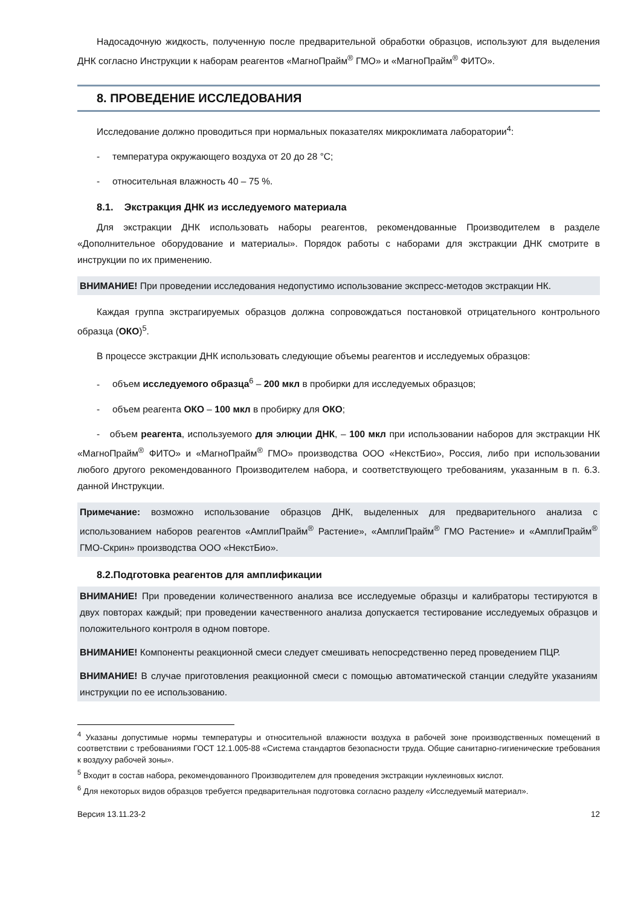Надосадочную жидкость, полученную после предварительной обработки образцов, используют для выделения ДНК согласно Инструкции к наборам реагентов «МагноПрайм<sup>®</sup> ГМО» и «МагноПрайм<sup>®</sup> ФИТО».
8. ПРОВЕДЕНИЕ ИССЛЕДОВАНИЯ
Исследование должно проводиться при нормальных показателях микроклимата лаборатории<sup>4</sup>:
- температура окружающего воздуха от 20 до 28 °С;
- относительная влажность 40 – 75 %.
8.1. Экстракция ДНК из исследуемого материала
Для экстракции ДНК использовать наборы реагентов, рекомендованные Производителем в разделе «Дополнительное оборудование и материалы». Порядок работы с наборами для экстракции ДНК смотрите в инструкции по их применению.
ВНИМАНИЕ! При проведении исследования недопустимо использование экспресс-методов экстракции НК.
Каждая группа экстрагируемых образцов должна сопровождаться постановкой отрицательного контрольного образца (ОКО)<sup>5</sup>.
В процессе экстракции ДНК использовать следующие объемы реагентов и исследуемых образцов:
- объем исследуемого образца<sup>6</sup> – 200 мкл в пробирки для исследуемых образцов;
- объем реагента ОКО – 100 мкл в пробирку для ОКО;
- объем реагента, используемого для элюции ДНК, – 100 мкл при использовании наборов для экстракции НК «МагноПрайм<sup>®</sup> ФИТО» и «МагноПрайм<sup>®</sup> ГМО» производства ООО «НекстБио», Россия, либо при использовании любого другого рекомендованного Производителем набора, и соответствующего требованиям, указанным в п. 6.3. данной Инструкции.
Примечание: возможно использование образцов ДНК, выделенных для предварительного анализа с использованием наборов реагентов «АмплиПрайм<sup>®</sup> Растение», «АмплиПрайм<sup>®</sup> ГМО Растение» и «АмплиПрайм<sup>®</sup> ГМО-Скрин» производства ООО «НекстБио».
8.2.Подготовка реагентов для амплификации
ВНИМАНИЕ! При проведении количественного анализа все исследуемые образцы и калибраторы тестируются в двух повторах каждый; при проведении качественного анализа допускается тестирование исследуемых образцов и положительного контроля в одном повторе.
ВНИМАНИЕ! Компоненты реакционной смеси следует смешивать непосредственно перед проведением ПЦР.
ВНИМАНИЕ! В случае приготовления реакционной смеси с помощью автоматической станции следуйте указаниям инструкции по ее использованию.
<sup>4</sup> Указаны допустимые нормы температуры и относительной влажности воздуха в рабочей зоне производственных помещений в соответствии с требованиями ГОСТ 12.1.005-88 «Система стандартов безопасности труда. Общие санитарно-гигиенические требования к воздуху рабочей зоны».
<sup>5</sup> Входит в состав набора, рекомендованного Производителем для проведения экстракции нуклеиновых кислот.
<sup>6</sup> Для некоторых видов образцов требуется предварительная подготовка согласно разделу «Исследуемый материал».
Версия 13.11.23-2 12